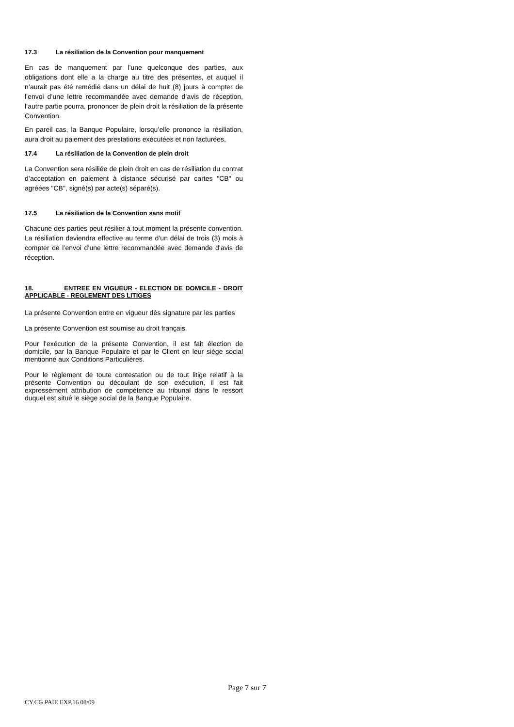17.3 La résiliation de la Convention pour manquement
En cas de manquement par l’une quelconque des parties, aux obligations dont elle a la charge au titre des présentes, et auquel il n’aurait pas été remédié dans un délai de huit (8) jours à compter de l’envoi d’une lettre recommandée avec demande d’avis de réception, l’autre partie pourra, prononcer de plein droit la résiliation de la présente Convention.
En pareil cas, la Banque Populaire, lorsqu’elle prononce la résiliation, aura droit au paiement des prestations exécutées et non facturées,
17.4 La résiliation de la Convention de plein droit
La Convention sera résiliée de plein droit en cas de résiliation du contrat d’acceptation en paiement à distance sécurisé par cartes "CB" ou agréées "CB", signé(s) par acte(s) séparé(s).
17.5 La résiliation de la Convention sans motif
Chacune des parties peut résilier à tout moment la présente convention. La résiliation deviendra effective au terme d’un délai de trois (3) mois à compter de l’envoi d’une lettre recommandée avec demande d’avis de réception.
18. ENTREE EN VIGUEUR - ELECTION DE DOMICILE - DROIT APPLICABLE - REGLEMENT DES LITIGES
La présente Convention entre en vigueur dès signature par les parties
La présente Convention est soumise au droit français.
Pour l’exécution de la présente Convention, il est fait élection de domicile, par la Banque Populaire et par le Client en leur siège social mentionné aux Conditions Particulières.
Pour le règlement de toute contestation ou de tout litige relatif à la présente Convention ou découlant de son exécution, il est fait expressément attribution de compétence au tribunal dans le ressort duquel est situé le siège social de la Banque Populaire.
Page 7 sur 7
CY.CG.PAIE.EXP.16.08/09